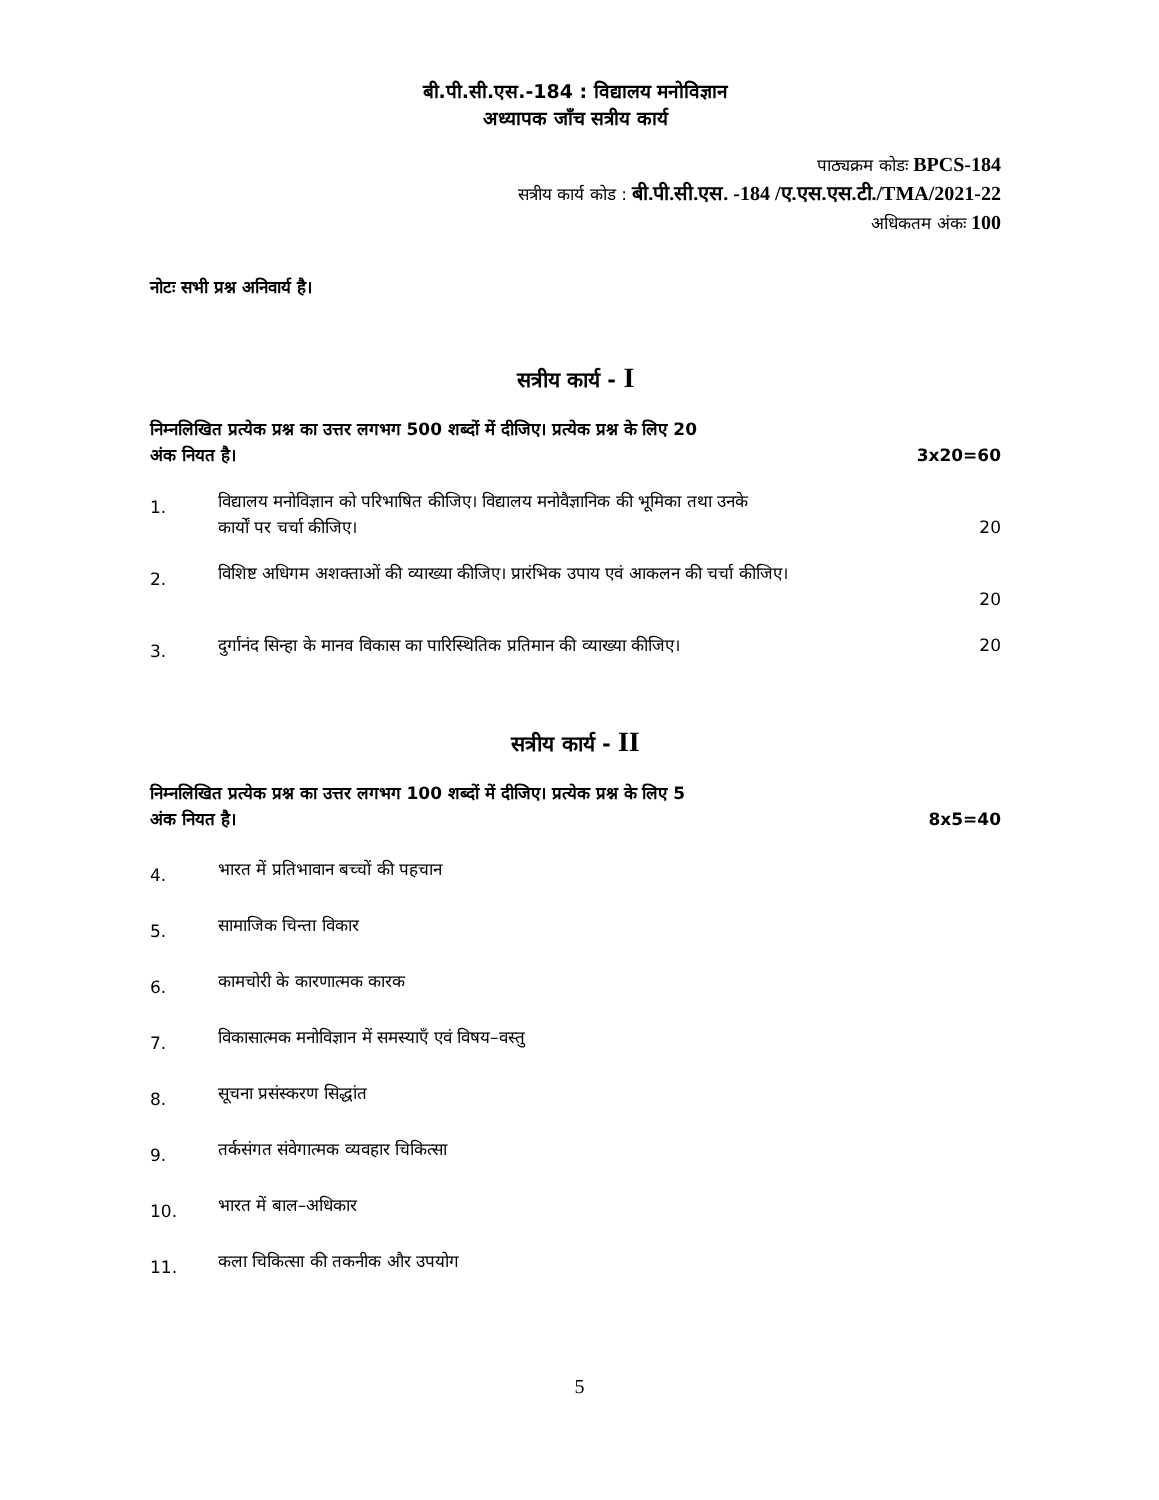बी.पी.सी.एस.-184 : विद्यालय मनोविज्ञान
अध्यापक जाँच सत्रीय कार्य
पाठ्यक्रम कोडः BPCS-184
सत्रीय कार्य कोड : बी.पी.सी.एस. -184 /ए.एस.एस.टी./TMA/2021-22
अधिकतम अंकः 100
नोटः सभी प्रश्न अनिवार्य है।
सत्रीय कार्य - I
निम्नलिखित प्रत्येक प्रश्न का उत्तर लगभग 500 शब्दों में दीजिए। प्रत्येक प्रश्न के लिए 20
अंक नियत है। 3x20=60
1.
विद्यालय मनोविज्ञान को परिभाषित कीजिए। विद्यालय मनोवैज्ञानिक की भूमिका तथा उनके
कार्यों पर चर्चा कीजिए। 20
2.
विशिष्ट अधिगम अशक्ताओं की व्याख्या कीजिए। प्रारंभिक उपाय एवं आकलन की चर्चा कीजिए।
20
3.
दुर्गानंद सिन्हा के मानव विकास का पारिस्थितिक प्रतिमान की व्याख्या कीजिए। 20
सत्रीय कार्य - II
निम्नलिखित प्रत्येक प्रश्न का उत्तर लगभग 100 शब्दों में दीजिए। प्रत्येक प्रश्न के लिए 5
अंक नियत है। 8x5=40
4.
भारत में प्रतिभावान बच्चों की पहचान
5.
सामाजिक चिन्ता विकार
6.
कामचोरी के कारणात्मक कारक
7.
विकासात्मक मनोविज्ञान में समस्याएँ एवं विषय–वस्तु
8.
सूचना प्रसंस्करण सिद्धांत
9.
तर्कसंगत संवेगात्मक व्यवहार चिकित्सा
10.
भारत में बाल–अधिकार
11.
कला चिकित्सा की तकनीक और उपयोग
5